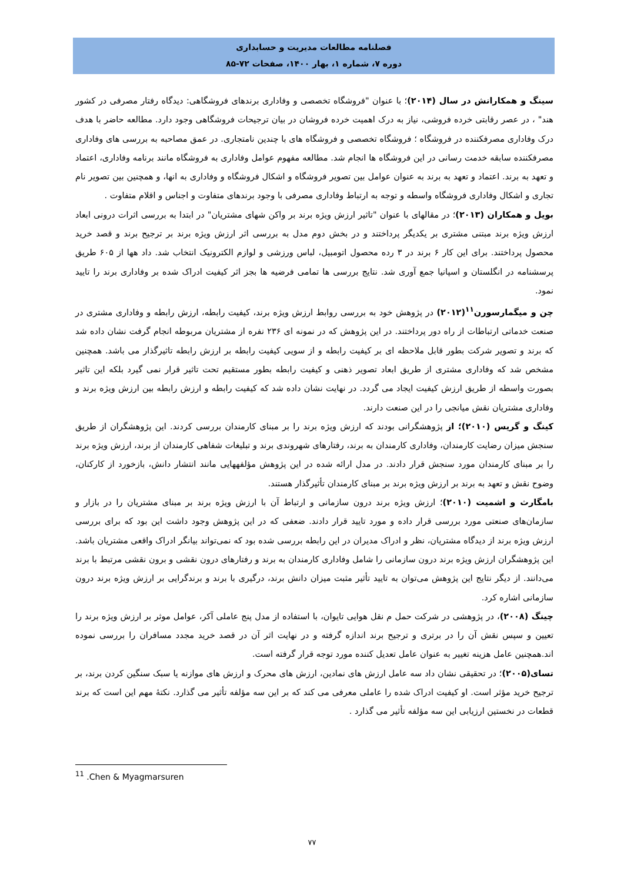فصلنامه مطالعات مدیریت و حسابداری
دوره ۷، شماره ۱، بهار ۱۴۰۰، صفحات ۷۲-۸۵
سینگ و همکارانش در سال (۲۰۱۴)؛ با عنوان "فروشگاه تخصصی و وفاداری برندهای فروشگاهی: دیدگاه رفتار مصرفی در کشور هند" ، در عصر رقابتی خرده فروشی، نیاز به درک اهمیت خرده فروشان در بیان ترجیحات فروشگاهی وجود دارد. مطالعه حاضر با هدف درک وفاداری مصرفکننده در فروشگاه ؛ فروشگاه تخصصی و فروشگاه های با چندین نامتجاری. در عمق مصاحبه به بررسی های وفاداری مصرفکننده سابقه خدمت رسانی در این فروشگاه ها انجام شد. مطالعه مفهوم عوامل وفاداری به فروشگاه مانند برنامه وفاداری، اعتماد و تعهد به برند. اعتماد و تعهد به برند به عنوان عوامل بین تصویر فروشگاه و اشکال فروشگاه و وفاداری به انها، و همچنین بین تصویر نام تجاری و اشکال وفاداری فروشگاه واسطه و توجه به ارتباط وفاداری مصرفی با وجود برندهای متفاوت و اجناس و اقلام متفاوت .
بویل و همکاران (۲۰۱۳)؛ در مقالهای با عنوان "تاثیر ارزش ویژه برند بر واکن شهای مشتریان" در ابتدا به بررسی اثرات درونی ابعاد ارزش ویژه برند مبتنی مشتری بر یکدیگر پرداختند و در بخش دوم مدل به بررسی اثر ارزش ویژه برند بر ترجیح برند و قصد خرید محصول پرداختند. برای این کار ۶ برند در ۳ رده محصول اتومبیل، لباس ورزشی و لوازم الکترونیک انتخاب شد. داد هها از ۶۰۵ طریق پرسشنامه در انگلستان و اسپانیا جمع آوری شد. نتایج بررسی ها تمامی فرضیه ها بجز اثر کیفیت ادراک شده بر وفاداری برند را تایید نمود.
چن و میگمارسورن<sup>۱۱</sup>(۲۰۱۲) در پژوهش خود به بررسی روابط ارزش ویژه برند، کیفیت رابطه، ارزش رابطه و وفاداری مشتری در صنعت خدماتی ارتباطات از راه دور پرداختند. در این پژوهش که در نمونه ای ۲۳۶ نفره از مشتریان مربوطه انجام گرفت نشان داده شد که برند و تصویر شرکت بطور قابل ملاحظه ای بر کیفیت رابطه و از سویی کیفیت رابطه بر ارزش رابطه تاثیرگذار می باشد. همچنین مشخص شد که وفاداری مشتری از طریق ابعاد تصویر ذهنی و کیفیت رابطه بطور مستقیم تحت تاثیر قرار نمی گیرد بلکه این تاثیر بصورت واسطه از طریق ارزش کیفیت ایجاد می گردد. در نهایت نشان داده شد که کیفیت رابطه و ارزش رابطه بین ارزش ویژه برند و وفاداری مشتریان نقش میانجی را در این صنعت دارند.
کینگ و گریس (۲۰۱۰)؛ از پژوهشگرانی بودند که ارزش ویژه برند را بر مبنای کارمندان بررسی کردند. این پژوهشگران از طریق سنجش میزان رضایت کارمندان، وفاداری کارمندان به برند، رفتارهای شهروندی برند و تبلیغات شفاهی کارمندان از برند، ارزش ویژه برند را بر مبنای کارمندان مورد سنجش قرار دادند. در مدل ارائه شده در این پژوهش مؤلفههایی مانند انتشار دانش، بازخورد از کارکنان، وضوح نقش و تعهد به برند بر ارزش ویژه برند بر مبنای کارمندان تأثیرگذار هستند.
بامگارث و اشمیت (۲۰۱۰)؛ ارزش ویژه برند درون سازمانی و ارتباط آن با ارزش ویژه برند بر مبنای مشتریان را در بازار و سازمان‌های صنعتی مورد بررسی قرار داده و مورد تایید قرار دادند. ضعفی که در این پژوهش وجود داشت این بود که برای بررسی ارزش ویژه برند از دیدگاه مشتریان، نظر و ادراک مدیران در این رابطه بررسی شده بود که نمی‌تواند بیانگر ادراک واقعی مشتریان باشد. این پژوهشگران ارزش ویژه برند درون سازمانی را شامل وفاداری کارمندان به برند و رفتارهای درون نقشی و برون نقشی مرتبط با برند می‌دانند. از دیگر نتایج این پژوهش می‌توان به تایید تأثیر مثبت میزان دانش برند، درگیری با برند و برندگرایی بر ارزش ویژه برند درون سازمانی اشاره کرد.
چینگ (۲۰۰۸)، در پژوهشی در شرکت حمل م نقل هوایی تایوان، با استفاده از مدل پنج عاملی آکر، عوامل موثر بر ارزش ویژه برند را تعیین و سپس نقش آن را در برتری و ترجیح برند اندازه گرفته و در نهایت اثر آن در قصد خرید مجدد مسافران را بررسی نموده اند.همچنین عامل هزینه تغییر به عنوان عامل تعدیل کننده مورد توجه قرار گرفته است.
تسای(۲۰۰۵)؛ در تحقیقی نشان داد سه عامل ارزش های نمادین، ارزش های محرک و ارزش های موازنه یا سبک سنگین کردن برند، بر ترجیح خرید مؤثر است. او کیفیت ادراک شده را عاملی معرفی می کند که بر این سه مؤلفه تأثیر می گذارد. نکتهٔ مهم این است که برند قطعات در نخستین ارزیابی این سه مؤلفه تأثیر می گذارد .
<sup>11</sup> .Chen & Myagmarsuren
۷۷